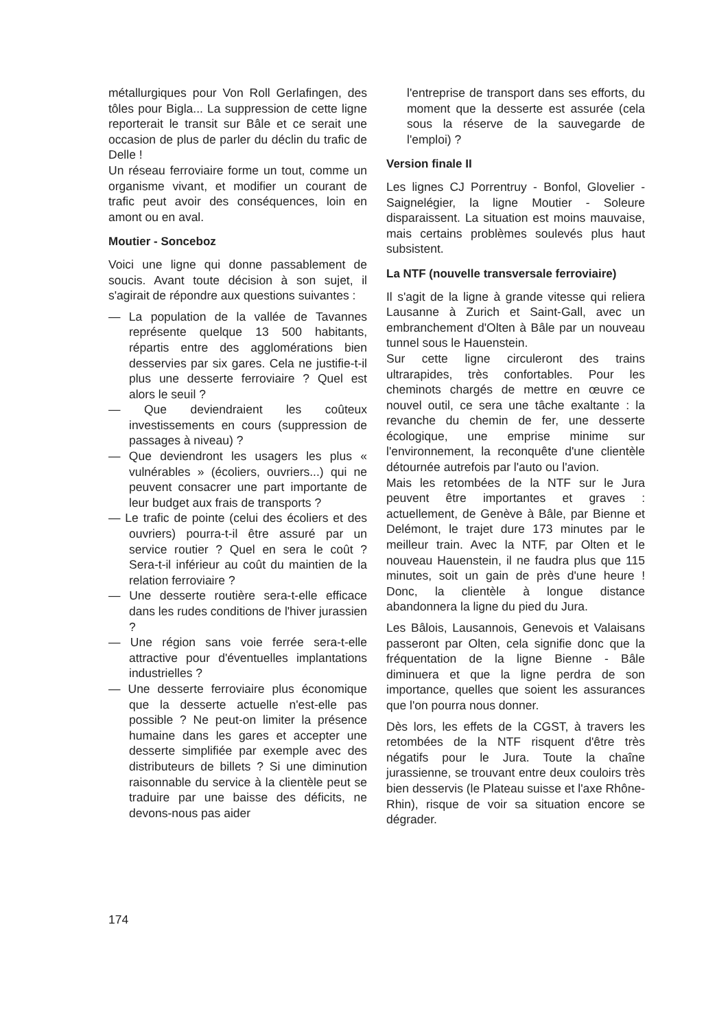métallurgiques pour Von Roll Gerlafingen, des tôles pour Bigla... La suppression de cette ligne reporterait le transit sur Bâle et ce serait une occasion de plus de parler du déclin du trafic de Delle !
Un réseau ferroviaire forme un tout, comme un organisme vivant, et modifier un courant de trafic peut avoir des conséquences, loin en amont ou en aval.
Moutier - Sonceboz
Voici une ligne qui donne passablement de soucis. Avant toute décision à son sujet, il s'agirait de répondre aux questions suivantes :
— La population de la vallée de Tavannes représente quelque 13 500 habitants, répartis entre des agglomérations bien desservies par six gares. Cela ne justifie-t-il plus une desserte ferroviaire ? Quel est alors le seuil ?
— Que deviendraient les coûteux investissements en cours (suppression de passages à niveau) ?
— Que deviendront les usagers les plus « vulnérables » (écoliers, ouvriers...) qui ne peuvent consacrer une part importante de leur budget aux frais de transports ?
— Le trafic de pointe (celui des écoliers et des ouvriers) pourra-t-il être assuré par un service routier ? Quel en sera le coût ? Sera-t-il inférieur au coût du maintien de la relation ferroviaire ?
— Une desserte routière sera-t-elle efficace dans les rudes conditions de l'hiver jurassien ?
— Une région sans voie ferrée sera-t-elle attractive pour d'éventuelles implantations industrielles ?
— Une desserte ferroviaire plus économique que la desserte actuelle n'est-elle pas possible ? Ne peut-on limiter la présence humaine dans les gares et accepter une desserte simplifiée par exemple avec des distributeurs de billets ? Si une diminution raisonnable du service à la clientèle peut se traduire par une baisse des déficits, ne devons-nous pas aider
l'entreprise de transport dans ses efforts, du moment que la desserte est assurée (cela sous la réserve de la sauvegarde de l'emploi) ?
Version finale II
Les lignes CJ Porrentruy - Bonfol, Glovelier - Saignelégier, la ligne Moutier - Soleure disparaissent. La situation est moins mauvaise, mais certains problèmes soulevés plus haut subsistent.
La NTF (nouvelle transversale ferroviaire)
Il s'agit de la ligne à grande vitesse qui reliera Lausanne à Zurich et Saint-Gall, avec un embranchement d'Olten à Bâle par un nouveau tunnel sous le Hauenstein.
Sur cette ligne circuleront des trains ultrarapides, très confortables. Pour les cheminots chargés de mettre en œuvre ce nouvel outil, ce sera une tâche exaltante : la revanche du chemin de fer, une desserte écologique, une emprise minime sur l'environnement, la reconquête d'une clientèle détournée autrefois par l'auto ou l'avion.
Mais les retombées de la NTF sur le Jura peuvent être importantes et graves : actuellement, de Genève à Bâle, par Bienne et Delémont, le trajet dure 173 minutes par le meilleur train. Avec la NTF, par Olten et le nouveau Hauenstein, il ne faudra plus que 115 minutes, soit un gain de près d'une heure ! Donc, la clientèle à longue distance abandonnera la ligne du pied du Jura.
Les Bâlois, Lausannois, Genevois et Valaisans passeront par Olten, cela signifie donc que la fréquentation de la ligne Bienne - Bâle diminuera et que la ligne perdra de son importance, quelles que soient les assurances que l'on pourra nous donner.
Dès lors, les effets de la CGST, à travers les retombées de la NTF risquent d'être très négatifs pour le Jura. Toute la chaîne jurassienne, se trouvant entre deux couloirs très bien desservis (le Plateau suisse et l'axe Rhône-Rhin), risque de voir sa situation encore se dégrader.
174